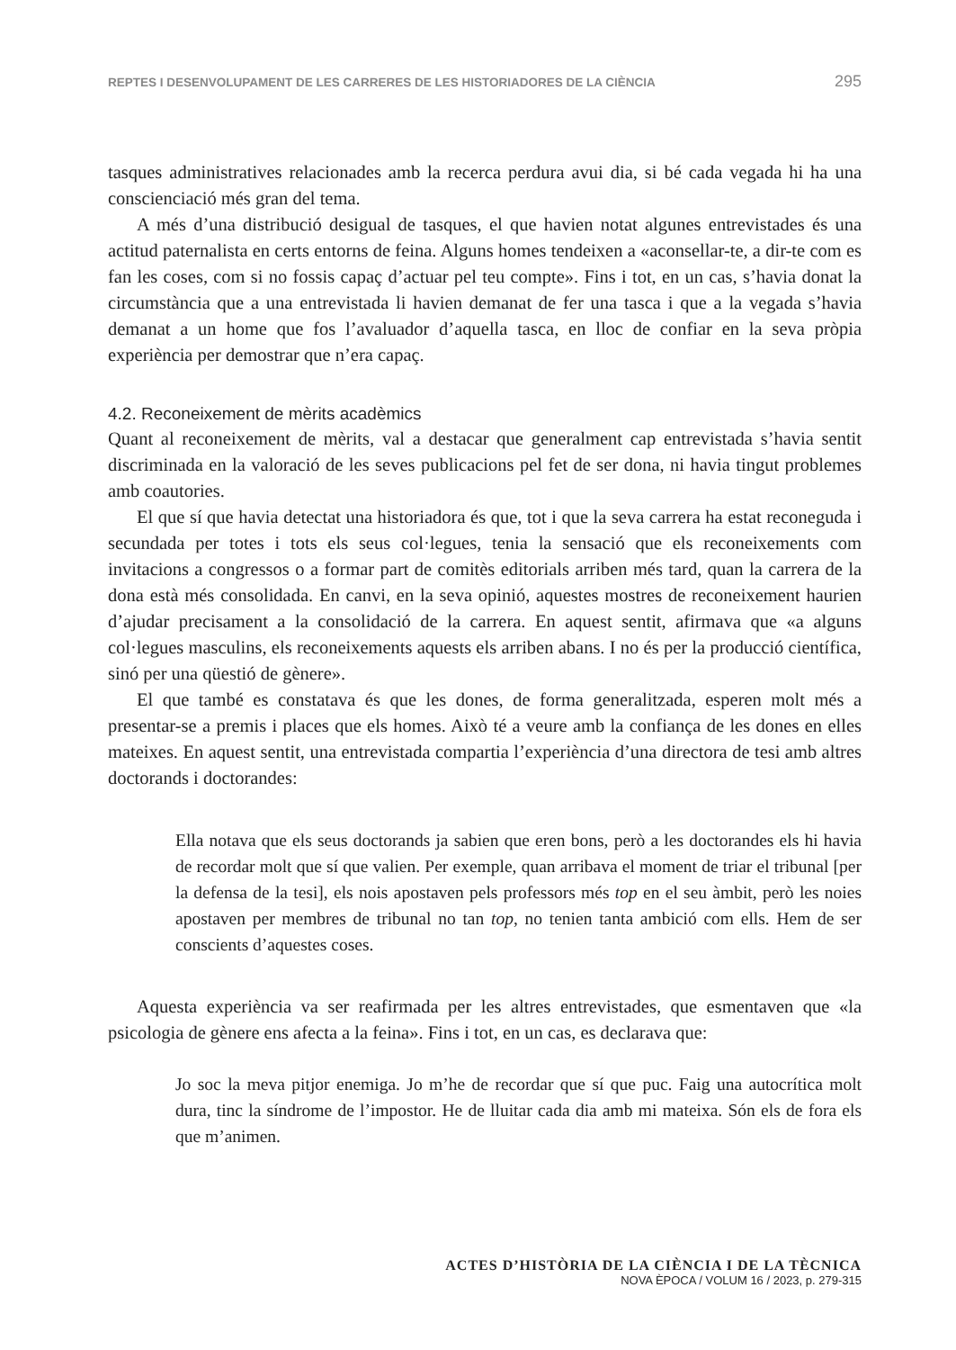REPTES I DESENVOLUPAMENT DE LES CARRERES DE LES HISTORIADORES DE LA CIÈNCIA 295
tasques administratives relacionades amb la recerca perdura avui dia, si bé cada vegada hi ha una conscienciació més gran del tema.
A més d’una distribució desigual de tasques, el que havien notat algunes entrevistades és una actitud paternalista en certs entorns de feina. Alguns homes tendeixen a «aconsellar-te, a dir-te com es fan les coses, com si no fossis capaç d’actuar pel teu compte». Fins i tot, en un cas, s’havia donat la circumstància que a una entrevistada li havien demanat de fer una tasca i que a la vegada s’havia demanat a un home que fos l’avaluador d’aquella tasca, en lloc de confiar en la seva pròpia experiència per demostrar que n’era capaç.
4.2. Reconeixement de mèrits acadèmics
Quant al reconeixement de mèrits, val a destacar que generalment cap entrevistada s’havia sentit discriminada en la valoració de les seves publicacions pel fet de ser dona, ni havia tingut problemes amb coautories.
El que sí que havia detectat una historiadora és que, tot i que la seva carrera ha estat reconeguda i secundada per totes i tots els seus col·legues, tenia la sensació que els reconeixements com invitacions a congressos o a formar part de comitès editorials arriben més tard, quan la carrera de la dona està més consolidada. En canvi, en la seva opinió, aquestes mostres de reconeixement haurien d’ajudar precisament a la consolidació de la carrera. En aquest sentit, afirmava que «a alguns col·legues masculins, els reconeixements aquests els arriben abans. I no és per la producció científica, sinó per una qüestió de gènere».
El que també es constatava és que les dones, de forma generalitzada, esperen molt més a presentar-se a premis i places que els homes. Això té a veure amb la confiança de les dones en elles mateixes. En aquest sentit, una entrevistada compartia l’experiència d’una directora de tesi amb altres doctorands i doctorandes:
Ella notava que els seus doctorands ja sabien que eren bons, però a les doctorandes els hi havia de recordar molt que sí que valien. Per exemple, quan arribava el moment de triar el tribunal [per la defensa de la tesi], els nois apostaven pels professors més top en el seu àmbit, però les noies apostaven per membres de tribunal no tan top, no tenien tanta ambició com ells. Hem de ser conscients d’aquestes coses.
Aquesta experiència va ser reafirmada per les altres entrevistades, que esmentaven que «la psicologia de gènere ens afecta a la feina». Fins i tot, en un cas, es declarava que:
Jo soc la meva pitjor enemiga. Jo m’he de recordar que sí que puc. Faig una autocrítica molt dura, tinc la síndrome de l’impostor. He de lluitar cada dia amb mi mateixa. Són els de fora els que m’animen.
ACTES D’HISTÒRIA DE LA CIÈNCIA I DE LA TÈCNICA
NOVA ÈPOCA / VOLUM 16 / 2023, p. 279-315